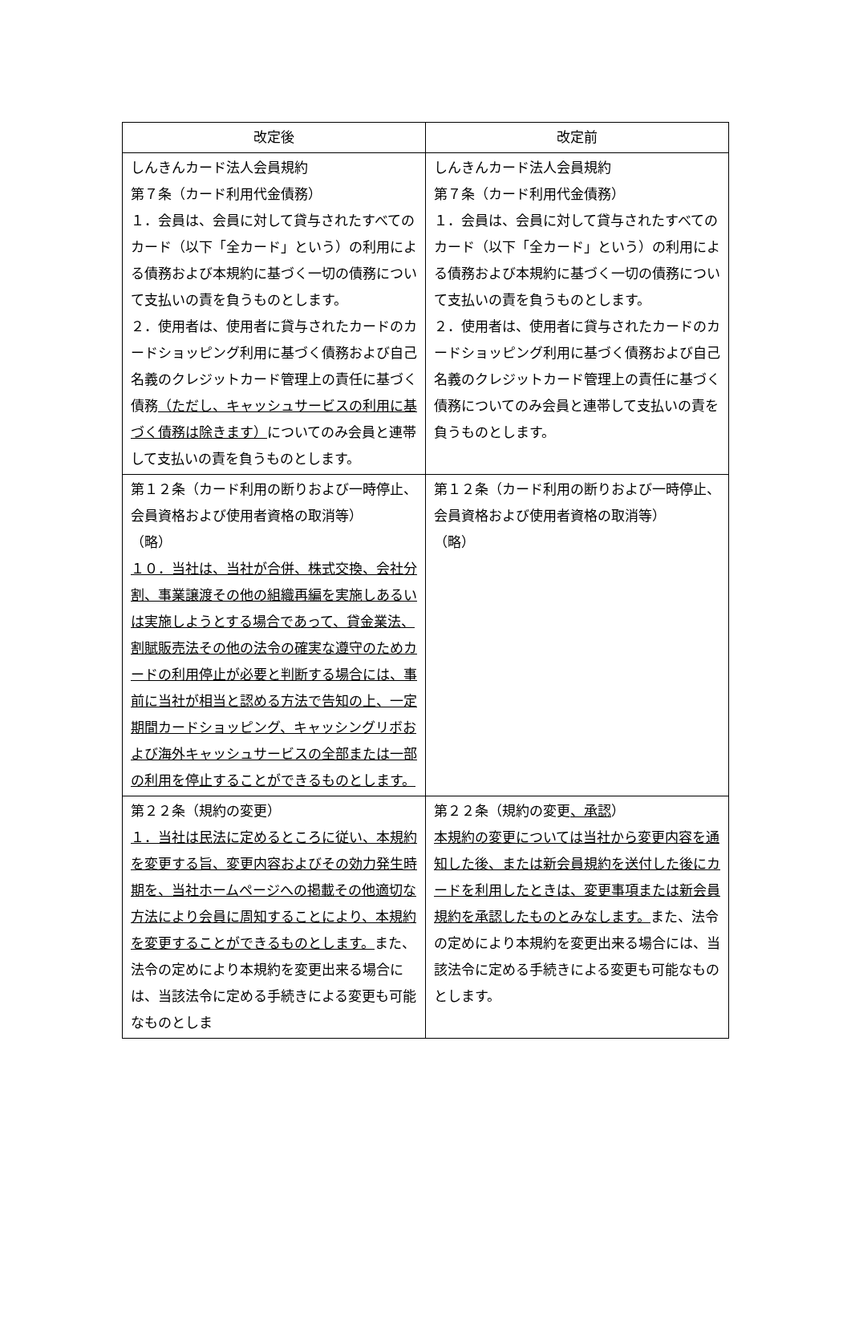| 改定後 | 改定前 |
| --- | --- |
| しんきんカード法人会員規約 第７条（カード利用代金債務） １．会員は、会員に対して貸与されたすべてのカード（以下「全カード」という）の利用による債務および本規約に基づく一切の債務について支払いの責を負うものとします。 ２．使用者は、使用者に貸与されたカードのカードショッピング利用に基づく債務および自己名義のクレジットカード管理上の責任に基づく債務 （ただし、キャッシュサービスの利用に基づく債務は除きます） についてのみ会員と連帯して支払いの責を負うものとします。 | しんきんカード法人会員規約 第７条（カード利用代金債務） １．会員は、会員に対して貸与されたすべてのカード（以下「全カード」という）の利用による債務および本規約に基づく一切の債務について支払いの責を負うものとします。 ２．使用者は、使用者に貸与されたカードのカードショッピング利用に基づく債務および自己名義のクレジットカード管理上の責任に基づく債務についてのみ会員と連帯して支払いの責を負うものとします。 |
| 第１２条（カード利用の断りおよび一時停止、会員資格および使用者資格の取消等） （略） １０．当社は、当社が合併、株式交換、会社分割、事業譲渡その他の組織再編を実施しあるいは実施しようとする場合であって、貸金業法、割賦販売法その他の法令の確実な遵守のためカードの利用停止が必要と判断する場合には、事前に当社が相当と認める方法で告知の上、一定期間カードショッピング、キャッシングリボおよび海外キャッシュサービスの全部または一部の利用を停止することができるものとします。 | 第１２条（カード利用の断りおよび一時停止、会員資格および使用者資格の取消等） （略） |
| 第２２条（規約の変更） １．当社は民法に定めるところに従い、本規約を変更する旨、変更内容およびその効力発生時期を、当社ホームページへの掲載その他適切な方法により会員に周知することにより、本規約を変更することができるものとします。 また、法令の定めにより本規約を変更出来る場合には、当該法令に定める手続きによる変更も可能なものとしま | 第２２条（規約の変更 、承認 ） 本規約の変更については当社から変更内容を通知した後、または新会員規約を送付した後にカードを利用したときは、変更事項または新会員規約を承認したものとみなします。 また、法令の定めにより本規約を変更出来る場合には、当該法令に定める手続きによる変更も可能なものとします。 |